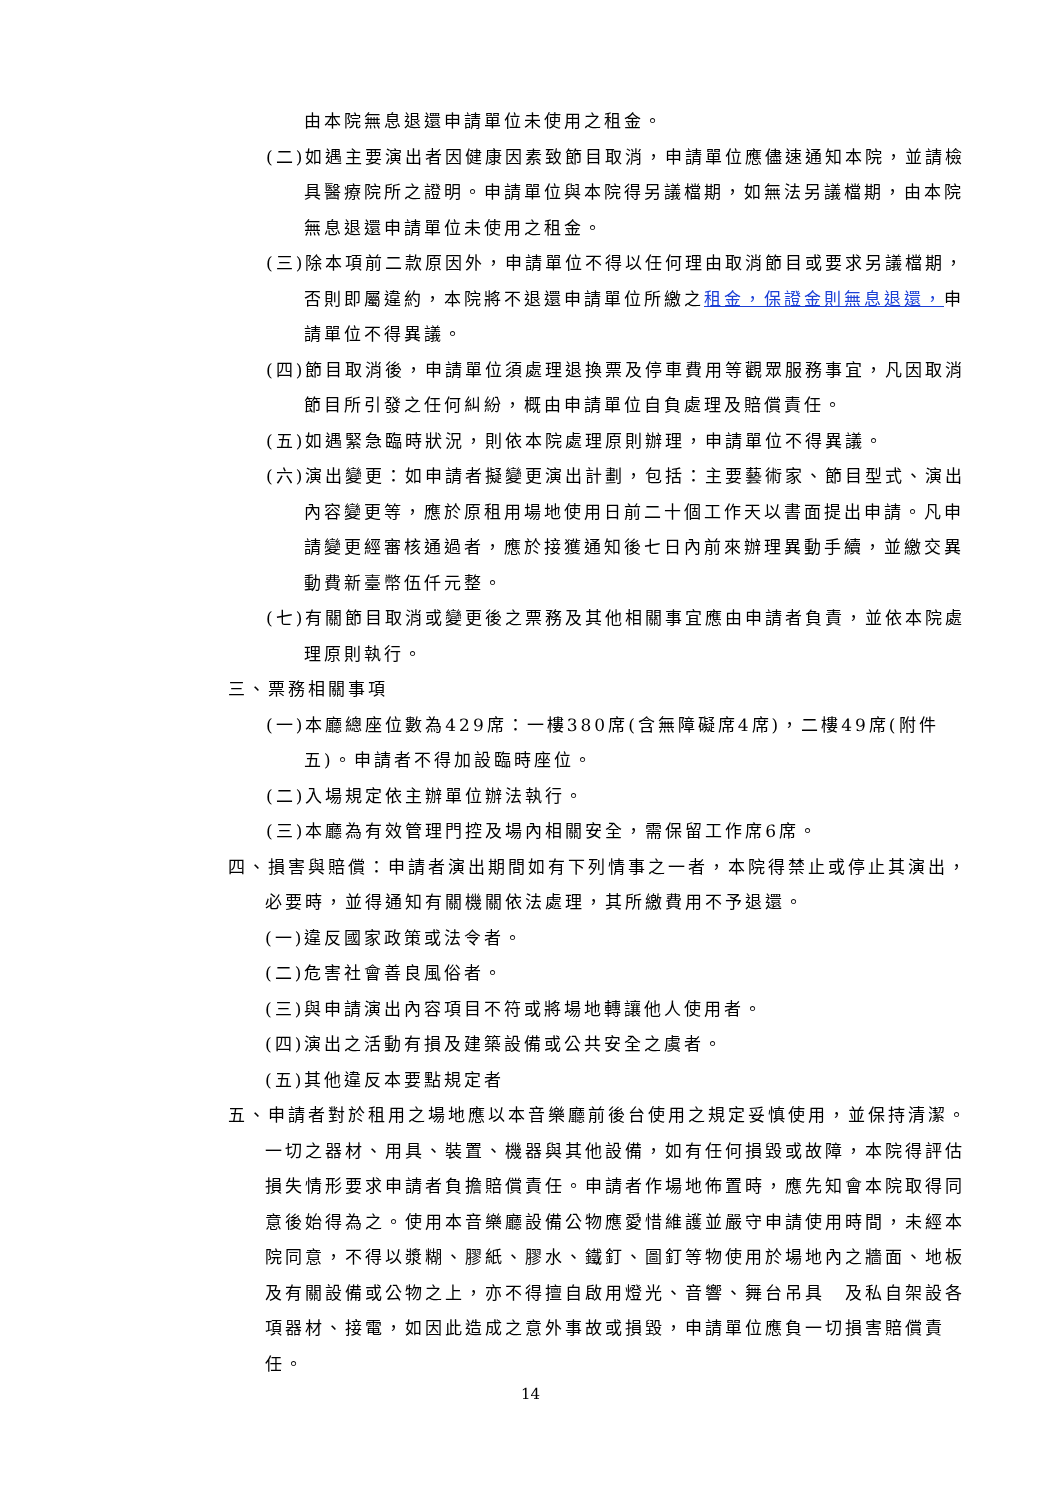由本院無息退還申請單位未使用之租金。
(二)如遇主要演出者因健康因素致節目取消，申請單位應儘速通知本院，並請檢具醫療院所之證明。申請單位與本院得另議檔期，如無法另議檔期，由本院無息退還申請單位未使用之租金。
(三)除本項前二款原因外，申請單位不得以任何理由取消節目或要求另議檔期，否則即屬違約，本院將不退還申請單位所繳之租金，保證金則無息退還，申請單位不得異議。
(四)節目取消後，申請單位須處理退換票及停車費用等觀眾服務事宜，凡因取消節目所引發之任何糾紛，概由申請單位自負處理及賠償責任。
(五)如遇緊急臨時狀況，則依本院處理原則辦理，申請單位不得異議。
(六)演出變更：如申請者擬變更演出計劃，包括：主要藝術家、節目型式、演出內容變更等，應於原租用場地使用日前二十個工作天以書面提出申請。凡申請變更經審核通過者，應於接獲通知後七日內前來辦理異動手續，並繳交異動費新臺幣伍仟元整。
(七)有關節目取消或變更後之票務及其他相關事宜應由申請者負責，並依本院處理原則執行。
三、票務相關事項
(一)本廳總座位數為429席：一樓380席(含無障礙席4席)，二樓49席(附件五)。申請者不得加設臨時座位。
(二)入場規定依主辦單位辦法執行。
(三)本廳為有效管理門控及場內相關安全，需保留工作席6席。
四、損害與賠償：申請者演出期間如有下列情事之一者，本院得禁止或停止其演出，必要時，並得通知有關機關依法處理，其所繳費用不予退還。
(一)違反國家政策或法令者。
(二)危害社會善良風俗者。
(三)與申請演出內容項目不符或將場地轉讓他人使用者。
(四)演出之活動有損及建築設備或公共安全之虞者。
(五)其他違反本要點規定者
五、申請者對於租用之場地應以本音樂廳前後台使用之規定妥慎使用，並保持清潔。一切之器材、用具、裝置、機器與其他設備，如有任何損毀或故障，本院得評估損失情形要求申請者負擔賠償責任。申請者作場地佈置時，應先知會本院取得同意後始得為之。使用本音樂廳設備公物應愛惜維護並嚴守申請使用時間，未經本院同意，不得以漿糊、膠紙、膠水、鐵釘、圖釘等物使用於場地內之牆面、地板及有關設備或公物之上，亦不得擅自啟用燈光、音響、舞台吊具　及私自架設各項器材、接電，如因此造成之意外事故或損毀，申請單位應負一切損害賠償責任。
14